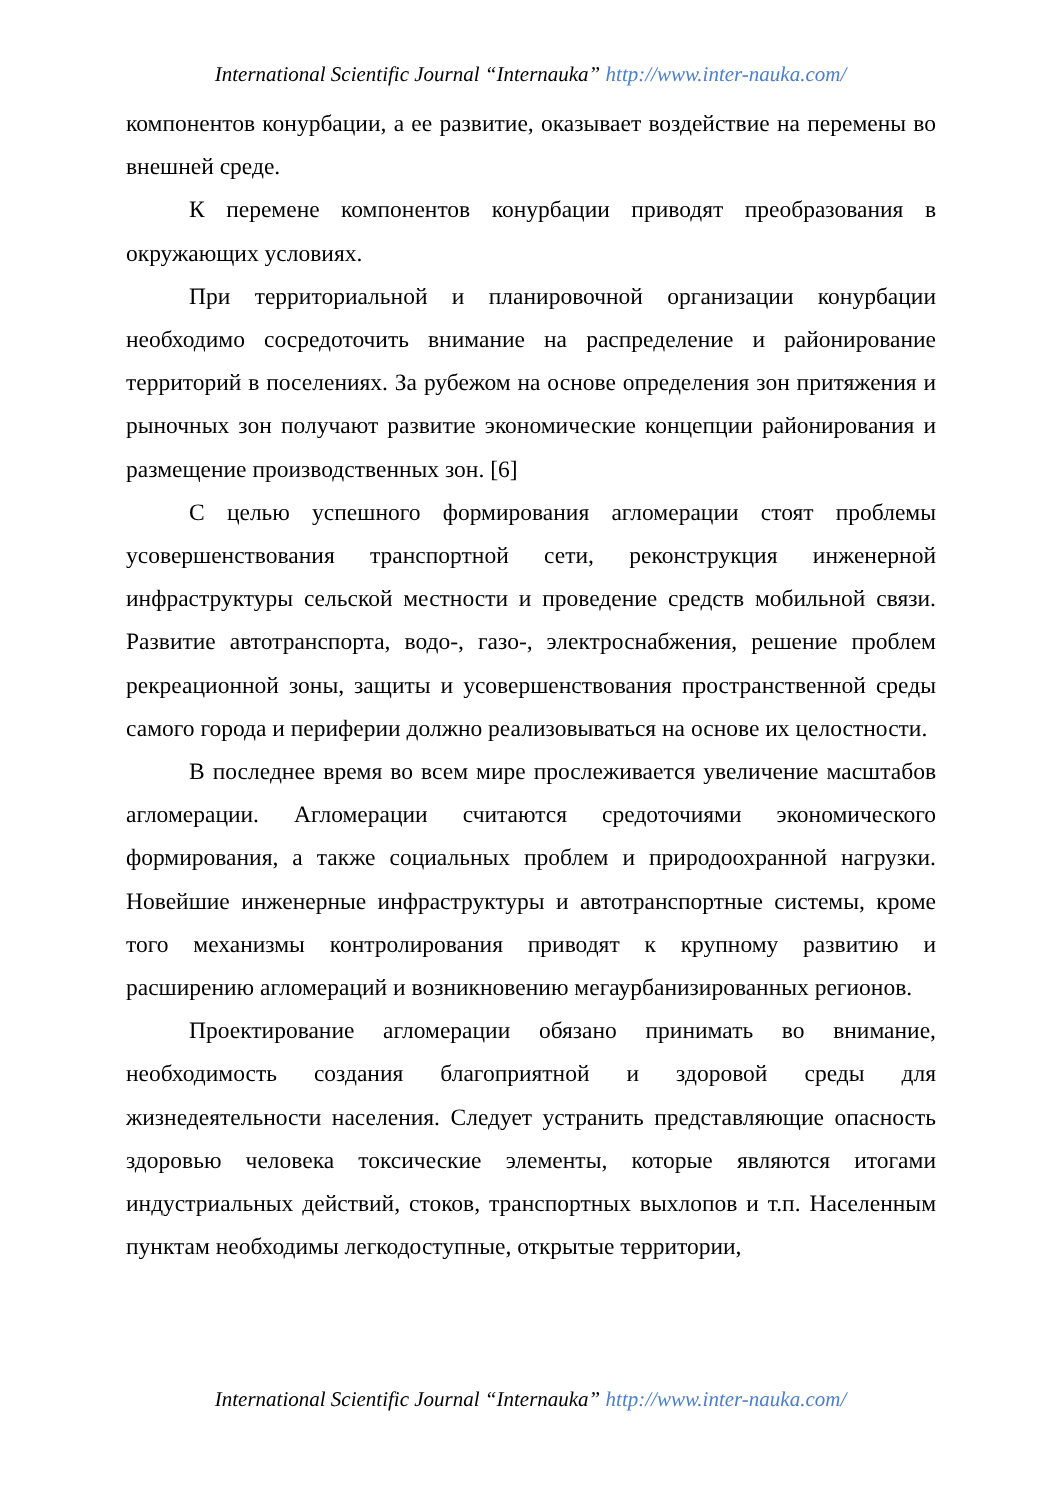International Scientific Journal “Internauka” http://www.inter-nauka.com/
компонентов конурбации, а ее развитие, оказывает воздействие на перемены во внешней среде.
К перемене компонентов конурбации приводят преобразования в окружающих условиях.
При территориальной и планировочной организации конурбации необходимо сосредоточить внимание на распределение и районирование территорий в поселениях. За рубежом на основе определения зон притяжения и рыночных зон получают развитие экономические концепции районирования и размещение производственных зон. [6]
С целью успешного формирования агломерации стоят проблемы усовершенствования транспортной сети, реконструкция инженерной инфраструктуры сельской местности и проведение средств мобильной связи. Развитие автотранспорта, водо-, газо-, электроснабжения, решение проблем рекреационной зоны, защиты и усовершенствования пространственной среды самого города и периферии должно реализовываться на основе их целостности.
В последнее время во всем мире прослеживается увеличение масштабов агломерации. Агломерации считаются средоточиями экономического формирования, а также социальных проблем и природоохранной нагрузки. Новейшие инженерные инфраструктуры и автотранспортные системы, кроме того механизмы контролирования приводят к крупному развитию и расширению агломераций и возникновению мегаурбанизированных регионов.
Проектирование агломерации обязано принимать во внимание, необходимость создания благоприятной и здоровой среды для жизнедеятельности населения. Следует устранить представляющие опасность здоровью человека токсические элементы, которые являются итогами индустриальных действий, стоков, транспортных выхлопов и т.п. Населенным пунктам необходимы легкодоступные, открытые территории,
International Scientific Journal “Internauka” http://www.inter-nauka.com/